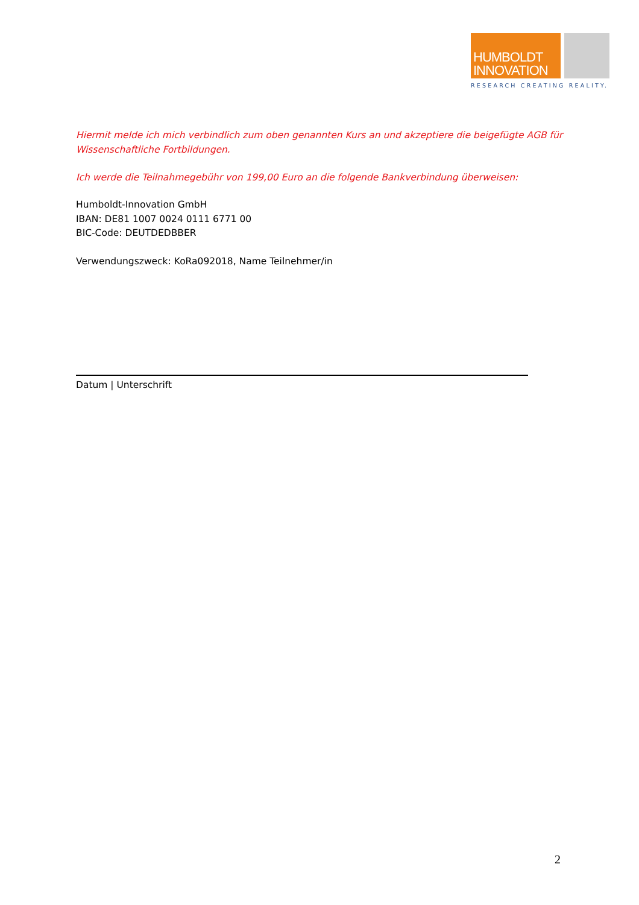HUMBOLDT
INNOVATION
RESEARCH CREATING REALITY.
Hiermit melde ich mich verbindlich zum oben genannten Kurs an und akzeptiere die beigefügte AGB für Wissenschaftliche Fortbildungen.
Ich werde die Teilnahmegebühr von 199,00 Euro an die folgende Bankverbindung überweisen:
Humboldt-Innovation GmbH
IBAN: DE81 1007 0024 0111 6771 00
BIC-Code: DEUTDEDBBER
Verwendungszweck: KoRa092018, Name Teilnehmer/in
Datum | Unterschrift
2